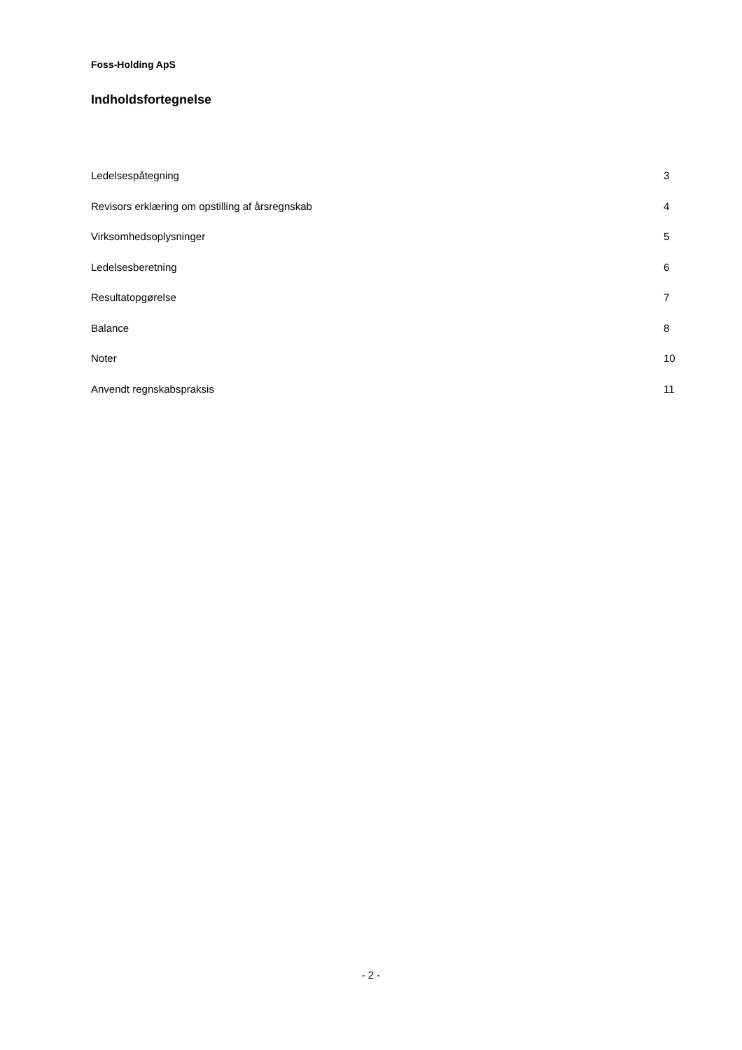Foss-Holding ApS
Indholdsfortegnelse
| Ledelsespåtegning | 3 |
| Revisors erklæring om opstilling af årsregnskab | 4 |
| Virksomhedsoplysninger | 5 |
| Ledelsesberetning | 6 |
| Resultatopgørelse | 7 |
| Balance | 8 |
| Noter | 10 |
| Anvendt regnskabspraksis | 11 |
- 2 -